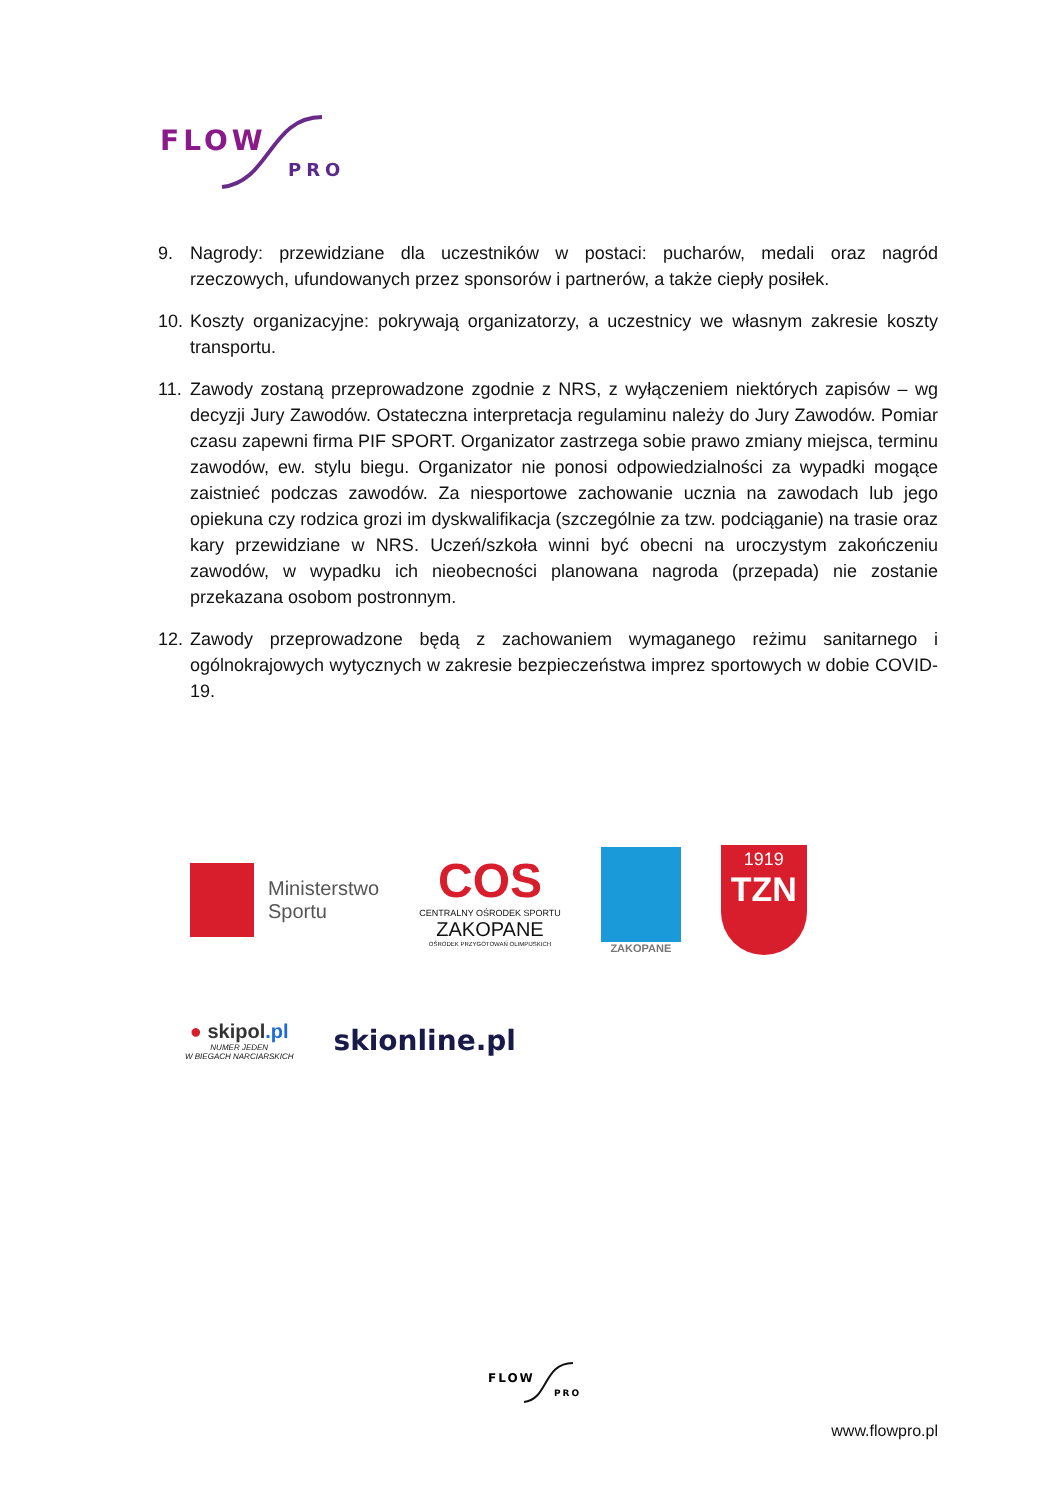FLOW
PRO
9. Nagrody: przewidziane dla uczestników w postaci: pucharów, medali oraz nagród rzeczowych, ufundowanych przez sponsorów i partnerów, a także ciepły posiłek.
10. Koszty organizacyjne: pokrywają organizatorzy, a uczestnicy we własnym zakresie koszty transportu.
11. Zawody zostaną przeprowadzone zgodnie z NRS, z wyłączeniem niektórych zapisów – wg decyzji Jury Zawodów. Ostateczna interpretacja regulaminu należy do Jury Zawodów. Pomiar czasu zapewni firma PIF SPORT. Organizator zastrzega sobie prawo zmiany miejsca, terminu zawodów, ew. stylu biegu. Organizator nie ponosi odpowiedzialności za wypadki mogące zaistnieć podczas zawodów. Za niesportowe zachowanie ucznia na zawodach lub jego opiekuna czy rodzica grozi im dyskwalifikacja (szczególnie za tzw. podciąganie) na trasie oraz kary przewidziane w NRS. Uczeń/szkoła winni być obecni na uroczystym zakończeniu zawodów, w wypadku ich nieobecności planowana nagroda (przepada) nie zostanie przekazana osobom postronnym.
12. Zawody przeprowadzone będą z zachowaniem wymaganego reżimu sanitarnego i ogólnokrajowych wytycznych w zakresie bezpieczeństwa imprez sportowych w dobie COVID-19.
Ministerstwo
Sportu
COS
CENTRALNY OŚRODEK SPORTU
ZAKOPANE
OŚRODEK PRZYGOTOWAŃ OLIMPIJSKICH
ZAKOPANE
1919
TZN
● skipol.pl
NUMER JEDEN
W BIEGACH NARCIARSKICH
skionline.pl
FLOW
PRO
www.flowpro.pl